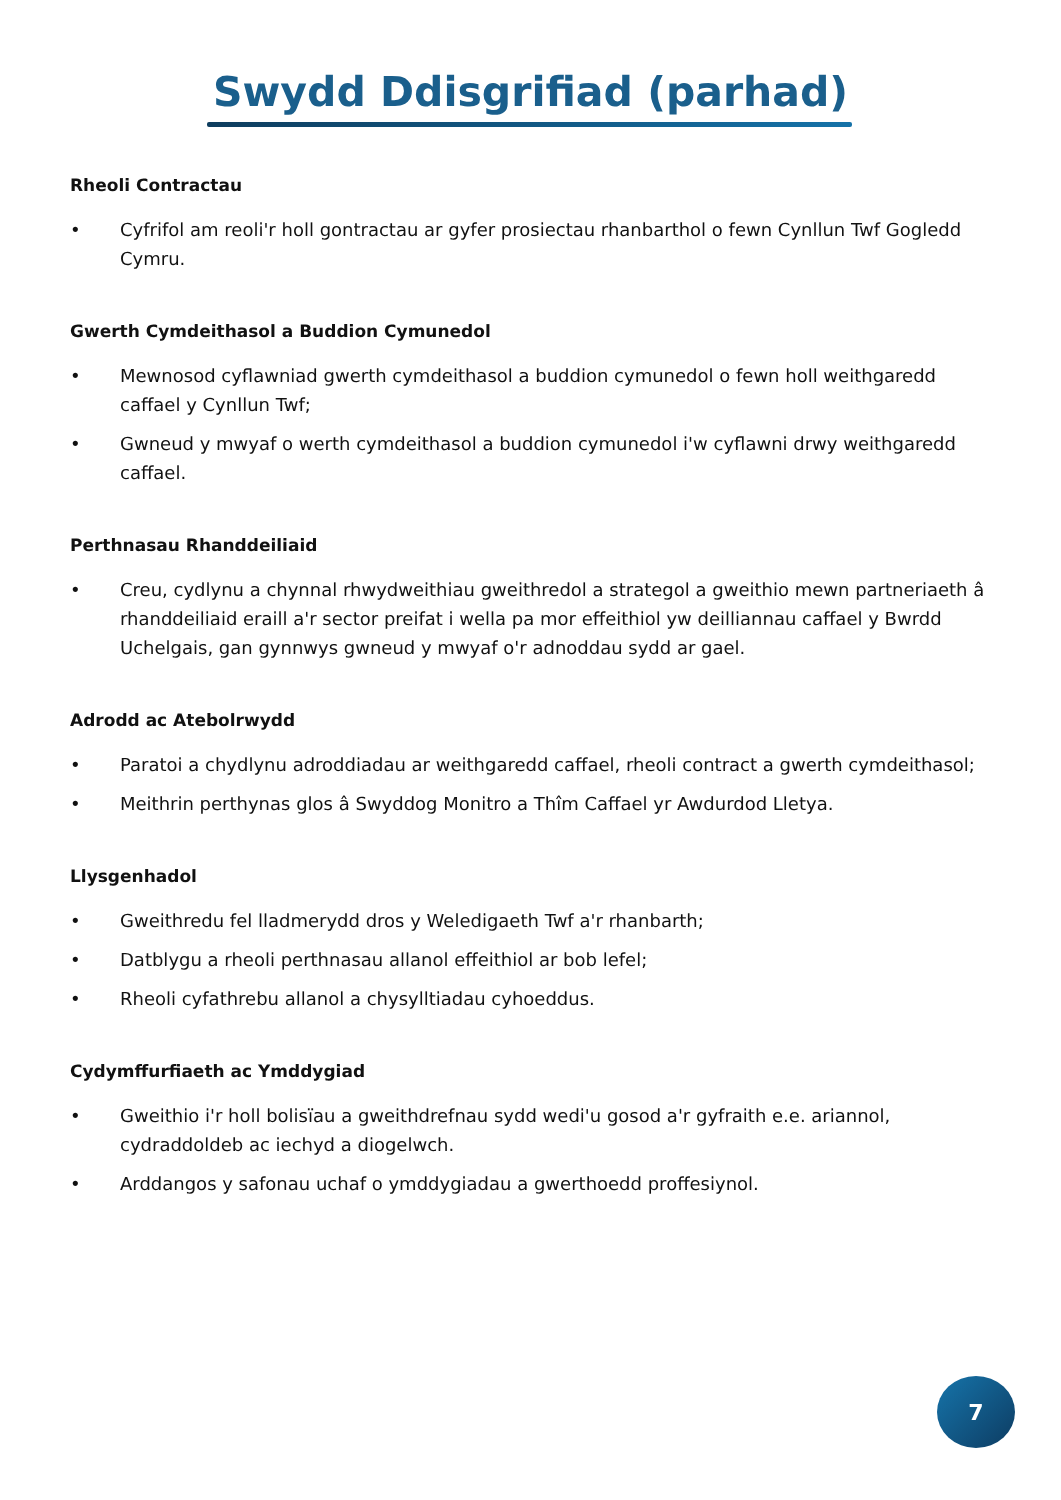Swydd Ddisgrifiad (parhad)
Rheoli Contractau
• Cyfrifol am reoli'r holl gontractau ar gyfer prosiectau rhanbarthol o fewn Cynllun Twf Gogledd Cymru.
Gwerth Cymdeithasol a Buddion Cymunedol
• Mewnosod cyflawniad gwerth cymdeithasol a buddion cymunedol o fewn holl weithgaredd caffael y Cynllun Twf;
• Gwneud y mwyaf o werth cymdeithasol a buddion cymunedol i'w cyflawni drwy weithgaredd caffael.
Perthnasau Rhanddeiliaid
• Creu, cydlynu a chynnal rhwydweithiau gweithredol a strategol a gweithio mewn partneriaeth â rhanddeiliaid eraill a'r sector preifat i wella pa mor effeithiol yw deilliannau caffael y Bwrdd Uchelgais, gan gynnwys gwneud y mwyaf o'r adnoddau sydd ar gael.
Adrodd ac Atebolrwydd
• Paratoi a chydlynu adroddiadau ar weithgaredd caffael, rheoli contract a gwerth cymdeithasol;
• Meithrin perthynas glos â Swyddog Monitro a Thîm Caffael yr Awdurdod Lletya.
Llysgenhadol
• Gweithredu fel lladmerydd dros y Weledigaeth Twf a'r rhanbarth;
• Datblygu a rheoli perthnasau allanol effeithiol ar bob lefel;
• Rheoli cyfathrebu allanol a chysylltiadau cyhoeddus.
Cydymffurfiaeth ac Ymddygiad
• Gweithio i'r holl bolisïau a gweithdrefnau sydd wedi'u gosod a'r gyfraith e.e. ariannol, cydraddoldeb ac iechyd a diogelwch.
• Arddangos y safonau uchaf o ymddygiadau a gwerthoedd proffesiynol.
7